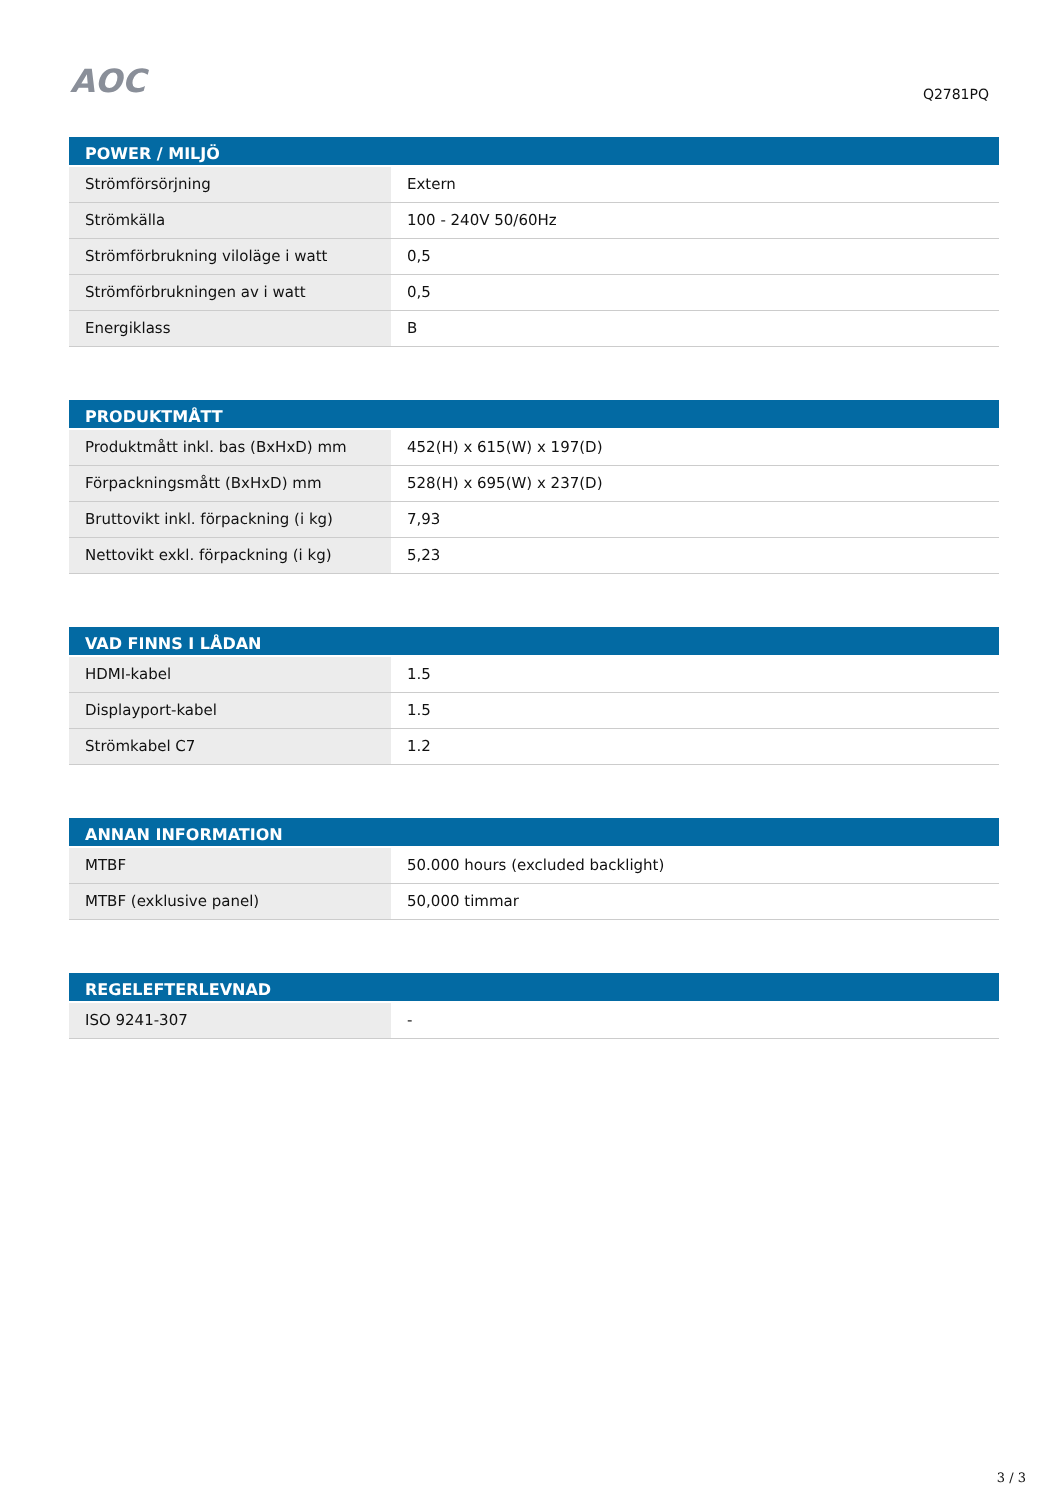AOC
Q2781PQ
| POWER / MILJÖ | |
| --- | --- |
| Strömförsörjning | Extern |
| Strömkälla | 100 - 240V 50/60Hz |
| Strömförbrukning viloläge i watt | 0,5 |
| Strömförbrukningen av i watt | 0,5 |
| Energiklass | B |
| PRODUKTMÅTT | |
| --- | --- |
| Produktmått inkl. bas (BxHxD) mm | 452(H) x 615(W) x 197(D) |
| Förpackningsmått (BxHxD) mm | 528(H) x 695(W) x 237(D) |
| Bruttovikt inkl. förpackning (i kg) | 7,93 |
| Nettovikt exkl. förpackning (i kg) | 5,23 |
| VAD FINNS I LÅDAN | |
| --- | --- |
| HDMI-kabel | 1.5 |
| Displayport-kabel | 1.5 |
| Strömkabel C7 | 1.2 |
| ANNAN INFORMATION | |
| --- | --- |
| MTBF | 50.000 hours (excluded backlight) |
| MTBF (exklusive panel) | 50,000 timmar |
| REGELEFTERLEVNAD | |
| --- | --- |
| ISO 9241-307 | - |
3 / 3